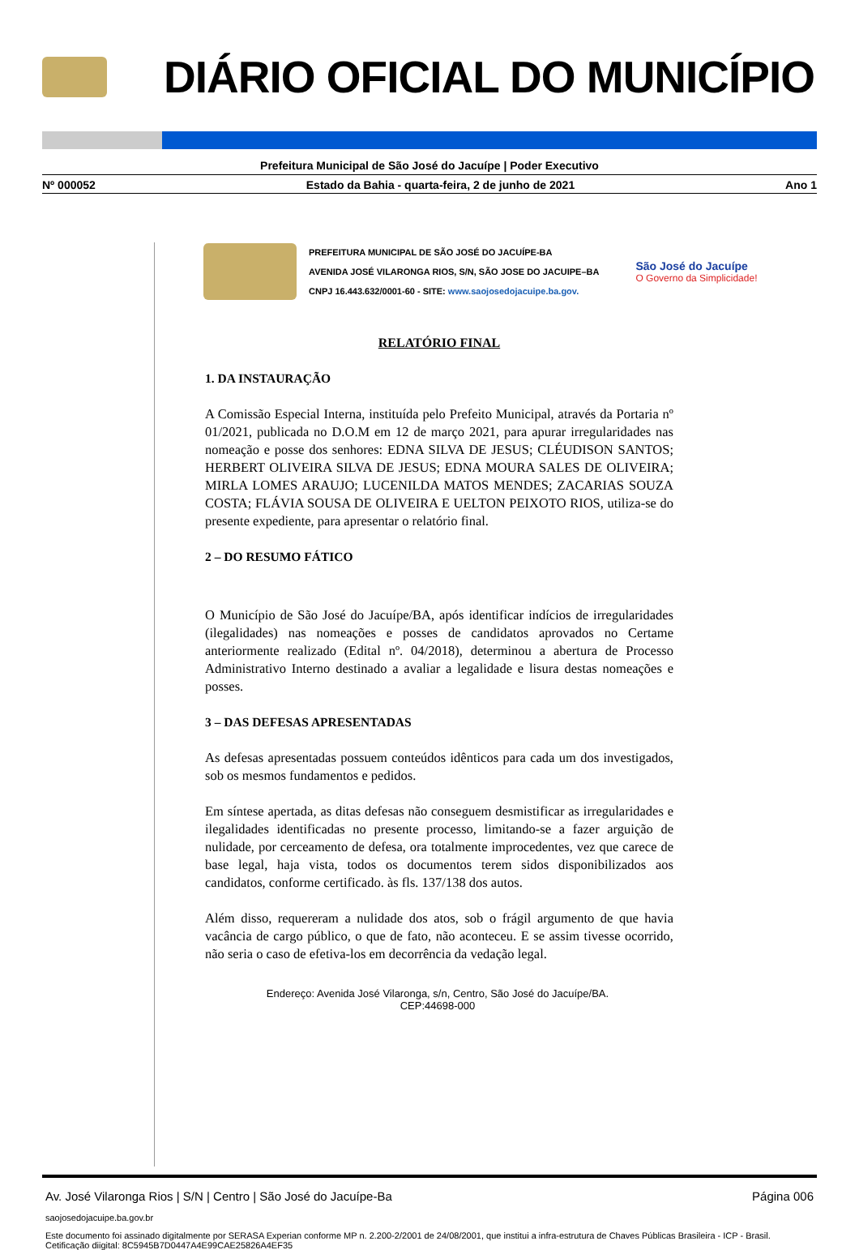DIÁRIO OFICIAL DO MUNICÍPIO
Prefeitura Municipal de São José do Jacuípe | Poder Executivo
Nº 000052 Estado da Bahia - quarta-feira, 2 de junho de 2021 Ano 1
PREFEITURA MUNICIPAL DE SÃO JOSÉ DO JACUÍPE-BA
AVENIDA JOSÉ VILARONGA RIOS, S/N, SÃO JOSE DO JACUIPE–BA
CNPJ 16.443.632/0001-60 - SITE: www.saojosedojacuipe.ba.gov.
São José do Jacuípe
O Governo da Simplicidade!
RELATÓRIO FINAL
1. DA INSTAURAÇÃO
A Comissão Especial Interna, instituída pelo Prefeito Municipal, através da Portaria nº 01/2021, publicada no D.O.M em 12 de março 2021, para apurar irregularidades nas nomeação e posse dos senhores: EDNA SILVA DE JESUS; CLÉUDISON SANTOS; HERBERT OLIVEIRA SILVA DE JESUS; EDNA MOURA SALES DE OLIVEIRA; MIRLA LOMES ARAUJO; LUCENILDA MATOS MENDES; ZACARIAS SOUZA COSTA; FLÁVIA SOUSA DE OLIVEIRA E UELTON PEIXOTO RIOS, utiliza-se do presente expediente, para apresentar o relatório final.
2 – DO RESUMO FÁTICO
O Município de São José do Jacuípe/BA, após identificar indícios de irregularidades (ilegalidades) nas nomeações e posses de candidatos aprovados no Certame anteriormente realizado (Edital nº. 04/2018), determinou a abertura de Processo Administrativo Interno destinado a avaliar a legalidade e lisura destas nomeações e posses.
3 – DAS DEFESAS APRESENTADAS
As defesas apresentadas possuem conteúdos idênticos para cada um dos investigados, sob os mesmos fundamentos e pedidos.
Em síntese apertada, as ditas defesas não conseguem desmistificar as irregularidades e ilegalidades identificadas no presente processo, limitando-se a fazer arguição de nulidade, por cerceamento de defesa, ora totalmente improcedentes, vez que carece de base legal, haja vista, todos os documentos terem sidos disponibilizados aos candidatos, conforme certificado. às fls. 137/138 dos autos.
Além disso, requereram a nulidade dos atos, sob o frágil argumento de que havia vacância de cargo público, o que de fato, não aconteceu. E se assim tivesse ocorrido, não seria o caso de efetiva-los em decorrência da vedação legal.
Endereço: Avenida José Vilaronga, s/n, Centro, São José do Jacuípe/BA.
CEP:44698-000
Av. José Vilaronga Rios | S/N | Centro | São José do Jacuípe-Ba Página 006
saojosedojacuipe.ba.gov.br
Este documento foi assinado digitalmente por SERASA Experian conforme MP n. 2.200-2/2001 de 24/08/2001, que institui a infra-estrutura de Chaves Públicas Brasileira - ICP - Brasil. Cetificação diigital: 8C5945B7D0447A4E99CAE25826A4EF35